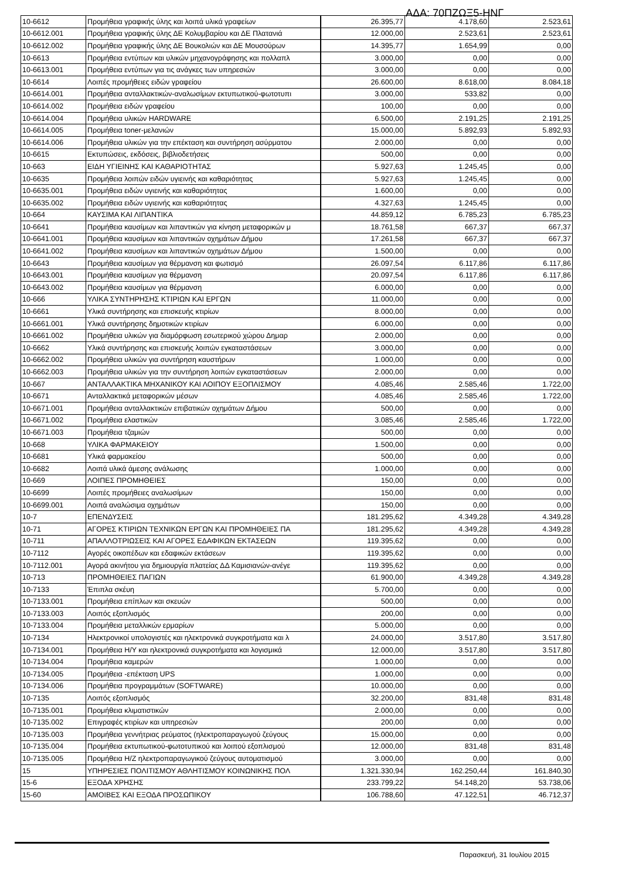ΑΔΑ: 70ΠΖΩΞ5-ΗΝΓ
| 10-6612 | Προμήθεια γραφικής ύλης και λοιπά υλικά γραφείων | 26.395,77 | 4.178,60 | 2.523,61 |
| 10-6612.001 | Προμήθεια γραφικής ύλης ΔΕ Κολυμβαρίου και ΔΕ Πλατανιά | 12.000,00 | 2.523,61 | 2.523,61 |
| 10-6612.002 | Προμήθεια γραφικής ύλης ΔΕ Βουκολιών και ΔΕ Μουσούρων | 14.395,77 | 1.654,99 | 0,00 |
| 10-6613 | Προμήθεια εντύπων και υλικών μηχανογράφησης και πολλαπλ | 3.000,00 | 0,00 | 0,00 |
| 10-6613.001 | Προμήθεια εντύπων για τις ανάγκες των υπηρεσιών | 3.000,00 | 0,00 | 0,00 |
| 10-6614 | Λοιπές προμήθειες ειδών γραφείου | 26.600,00 | 8.618,00 | 8.084,18 |
| 10-6614.001 | Προμήθεια ανταλλακτικών-αναλωσίμων εκτυπωτικού-φωτοτυπι | 3.000,00 | 533,82 | 0,00 |
| 10-6614.002 | Προμήθεια ειδών γραφείου | 100,00 | 0,00 | 0,00 |
| 10-6614.004 | Προμήθεια υλικών HARDWARE | 6.500,00 | 2.191,25 | 2.191,25 |
| 10-6614.005 | Προμήθεια toner-μελανιών | 15.000,00 | 5.892,93 | 5.892,93 |
| 10-6614.006 | Προμήθεια υλικών για την επέκταση και συντήρηση ασύρματου | 2.000,00 | 0,00 | 0,00 |
| 10-6615 | Εκτυπώσεις, εκδόσεις, βιβλιοδετήσεις | 500,00 | 0,00 | 0,00 |
| 10-663 | ΕΙΔΗ ΥΓΙΕΙΝΗΣ ΚΑΙ ΚΑΘΑΡΙΟΤΗΤΑΣ | 5.927,63 | 1.245,45 | 0,00 |
| 10-6635 | Προμήθεια λοιπών ειδών υγιεινής και καθαριότητας | 5.927,63 | 1.245,45 | 0,00 |
| 10-6635.001 | Προμήθεια ειδών υγιεινής και καθαριότητας | 1.600,00 | 0,00 | 0,00 |
| 10-6635.002 | Προμήθεια ειδών υγιεινής και καθαριότητας | 4.327,63 | 1.245,45 | 0,00 |
| 10-664 | ΚΑΥΣΙΜΑ ΚΑΙ ΛΙΠΑΝΤΙΚΑ | 44.859,12 | 6.785,23 | 6.785,23 |
| 10-6641 | Προμήθεια καυσίμων και λιπαντικών για κίνηση μεταφορικών μ | 18.761,58 | 667,37 | 667,37 |
| 10-6641.001 | Προμήθεια καυσίμων και λιπαντικών οχημάτων Δήμου | 17.261,58 | 667,37 | 667,37 |
| 10-6641.002 | Προμήθεια καυσίμων και λιπαντικών οχημάτων Δήμου | 1.500,00 | 0,00 | 0,00 |
| 10-6643 | Προμήθεια καυσίμων για θέρμανση και φωτισμό | 26.097,54 | 6.117,86 | 6.117,86 |
| 10-6643.001 | Προμήθεια καυσίμων για θέρμανση | 20.097,54 | 6.117,86 | 6.117,86 |
| 10-6643.002 | Προμήθεια καυσίμων για θέρμανση | 6.000,00 | 0,00 | 0,00 |
| 10-666 | ΥΛΙΚΑ ΣΥΝΤΗΡΗΣΗΣ ΚΤΙΡΙΩΝ ΚΑΙ ΕΡΓΩΝ | 11.000,00 | 0,00 | 0,00 |
| 10-6661 | Υλικά συντήρησης και επισκευής κτιρίων | 8.000,00 | 0,00 | 0,00 |
| 10-6661.001 | Υλικά συντήρησης δημοτικών κτιρίων | 6.000,00 | 0,00 | 0,00 |
| 10-6661.002 | Προμήθεια υλικών για διαμόρφωση εσωτερικού χώρου Δημαρ | 2.000,00 | 0,00 | 0,00 |
| 10-6662 | Υλικά συντήρησης και επισκευής λοιπών εγκαταστάσεων | 3.000,00 | 0,00 | 0,00 |
| 10-6662.002 | Προμήθεια υλικών για συντήρηση καυστήρων | 1.000,00 | 0,00 | 0,00 |
| 10-6662.003 | Προμήθεια υλικών για την συντήρηση λοιπών εγκαταστάσεων | 2.000,00 | 0,00 | 0,00 |
| 10-667 | ΑΝΤΑΛΛΑΚΤΙΚΑ ΜΗΧΑΝΙΚΟΥ ΚΑΙ ΛΟΙΠΟΥ ΕΞΟΠΛΙΣΜΟΥ | 4.085,46 | 2.585,46 | 1.722,00 |
| 10-6671 | Ανταλλακτικά μεταφορικών μέσων | 4.085,46 | 2.585,46 | 1.722,00 |
| 10-6671.001 | Προμήθεια ανταλλακτικών επιβατικών οχημάτων Δήμου | 500,00 | 0,00 | 0,00 |
| 10-6671.002 | Προμήθεια ελαστικών | 3.085,46 | 2.585,46 | 1.722,00 |
| 10-6671.003 | Προμήθεια τζαμιών | 500,00 | 0,00 | 0,00 |
| 10-668 | ΥΛΙΚΑ ΦΑΡΜΑΚΕΙΟΥ | 1.500,00 | 0,00 | 0,00 |
| 10-6681 | Υλικά φαρμακείου | 500,00 | 0,00 | 0,00 |
| 10-6682 | Λοιπά υλικά άμεσης ανάλωσης | 1.000,00 | 0,00 | 0,00 |
| 10-669 | ΛΟΙΠΕΣ ΠΡΟΜΗΘΕΙΕΣ | 150,00 | 0,00 | 0,00 |
| 10-6699 | Λοιπές προμήθειες αναλωσίμων | 150,00 | 0,00 | 0,00 |
| 10-6699.001 | Λοιπά αναλώσιμα οχημάτων | 150,00 | 0,00 | 0,00 |
| 10-7 | ΕΠΕΝΔΥΣΕΙΣ | 181.295,62 | 4.349,28 | 4.349,28 |
| 10-71 | ΑΓΟΡΕΣ ΚΤΙΡΙΩΝ ΤΕΧΝΙΚΩΝ ΕΡΓΩΝ ΚΑΙ ΠΡΟΜΗΘΕΙΕΣ ΠΑ | 181.295,62 | 4.349,28 | 4.349,28 |
| 10-711 | ΑΠΑΛΛΟΤΡΙΩΣΕΙΣ ΚΑΙ ΑΓΟΡΕΣ ΕΔΑΦΙΚΩΝ ΕΚΤΑΣΕΩΝ | 119.395,62 | 0,00 | 0,00 |
| 10-7112 | Αγορές οικοπέδων και εδαφικών εκτάσεων | 119.395,62 | 0,00 | 0,00 |
| 10-7112.001 | Αγορά ακινήτου για δημιουργία πλατείας ΔΔ Καμισιανών-ανέγε | 119.395,62 | 0,00 | 0,00 |
| 10-713 | ΠΡΟΜΗΘΕΙΕΣ ΠΑΓΙΩΝ | 61.900,00 | 4.349,28 | 4.349,28 |
| 10-7133 | Έπιπλα σκέυη | 5.700,00 | 0,00 | 0,00 |
| 10-7133.001 | Προμήθεια επίπλων και σκευών | 500,00 | 0,00 | 0,00 |
| 10-7133.003 | Λοιπός εξοπλισμός | 200,00 | 0,00 | 0,00 |
| 10-7133.004 | Προμήθεια μεταλλικών ερμαρίων | 5.000,00 | 0,00 | 0,00 |
| 10-7134 | Ηλεκτρονικοί υπολογιστές και ηλεκτρονικά συγκροτήματα και λ | 24.000,00 | 3.517,80 | 3.517,80 |
| 10-7134.001 | Προμήθεια Η/Υ και ηλεκτρονικά συγκροτήματα και λογισμικά | 12.000,00 | 3.517,80 | 3.517,80 |
| 10-7134.004 | Προμήθεια καμερών | 1.000,00 | 0,00 | 0,00 |
| 10-7134.005 | Προμήθεια -επέκταση UPS | 1.000,00 | 0,00 | 0,00 |
| 10-7134.006 | Προμήθεια προγραμμάτων (SOFTWARE) | 10.000,00 | 0,00 | 0,00 |
| 10-7135 | Λοιπός εξοπλισμός | 32.200,00 | 831,48 | 831,48 |
| 10-7135.001 | Προμήθεια κλιματιστικών | 2.000,00 | 0,00 | 0,00 |
| 10-7135.002 | Επιγραφές κτιρίων και υπηρεσιών | 200,00 | 0,00 | 0,00 |
| 10-7135.003 | Προμήθεια γεννήτριας ρεύματος (ηλεκτροπαραγωγού ζεύγους | 15.000,00 | 0,00 | 0,00 |
| 10-7135.004 | Προμήθεια εκτυπωτικού-φωτοτυπικού και λοιπού εξοπλισμού | 12.000,00 | 831,48 | 831,48 |
| 10-7135.005 | Προμήθεια Η/Ζ ηλεκτροπαραγωγικού ζεύγους αυτοματισμού | 3.000,00 | 0,00 | 0,00 |
| 15 | ΥΠΗΡΕΣΙΕΣ ΠΟΛΙΤΙΣΜΟΥ ΑΘΛΗΤΙΣΜΟΥ ΚΟΙΝΩΝΙΚΗΣ ΠΟΛ | 1.321.330,94 | 162.250,44 | 161.840,30 |
| 15-6 | ΕΞΟΔΑ ΧΡΗΣΗΣ | 233.799,22 | 54.148,20 | 53.738,06 |
| 15-60 | ΑΜΟΙΒΕΣ ΚΑΙ ΕΞΟΔΑ ΠΡΟΣΩΠΙΚΟΥ | 106.788,60 | 47.122,51 | 46.712,37 |
Παρασκευή, 31 Ιουλίου 2015